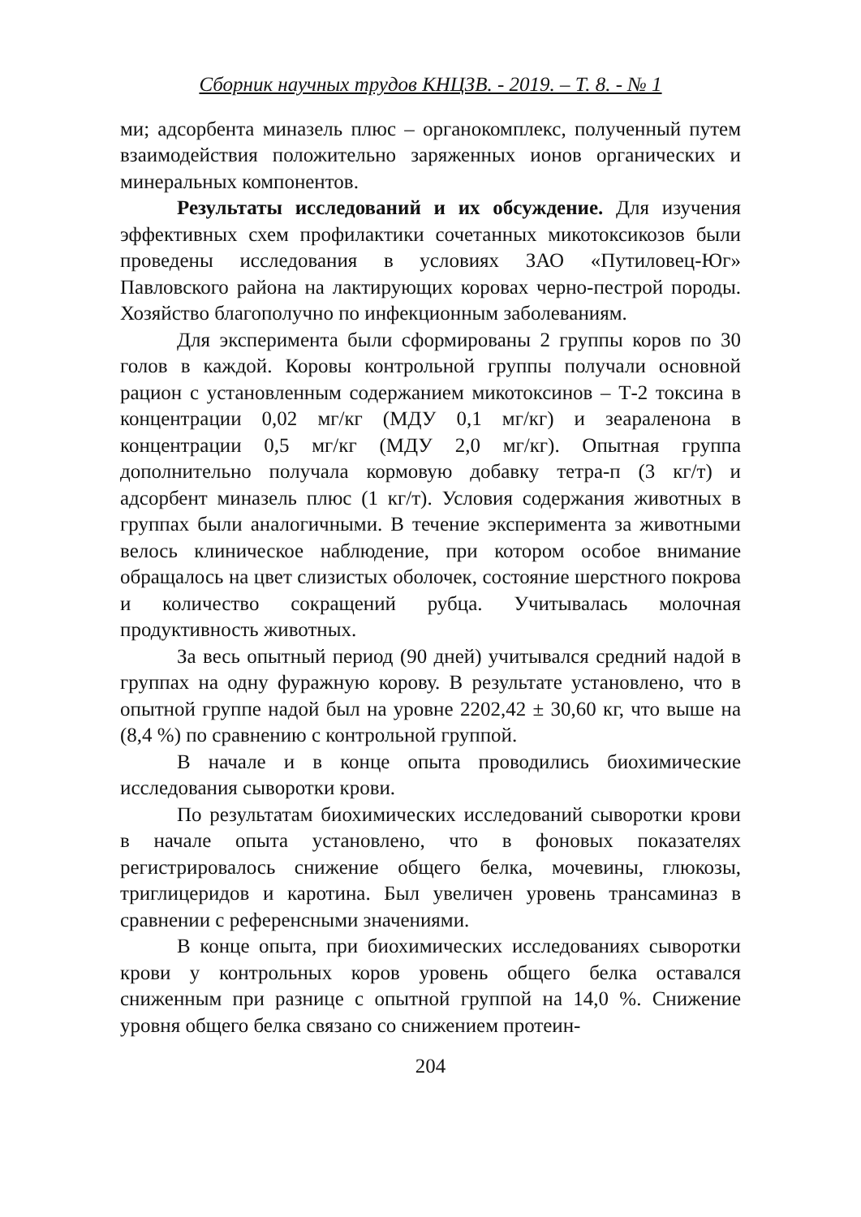Сборник научных трудов КНЦЗВ. - 2019. – Т. 8. - № 1
ми; адсорбента миназель плюс – органокомплекс, полученный путем взаимодействия положительно заряженных ионов органических и минеральных компонентов.
Результаты исследований и их обсуждение. Для изучения эффективных схем профилактики сочетанных микотоксикозов были проведены исследования в условиях ЗАО «Путиловец-Юг» Павловского района на лактирующих коровах черно-пестрой породы. Хозяйство благополучно по инфекционным заболеваниям.
Для эксперимента были сформированы 2 группы коров по 30 голов в каждой. Коровы контрольной группы получали основной рацион с установленным содержанием микотоксинов – Т-2 токсина в концентрации 0,02 мг/кг (МДУ 0,1 мг/кг) и зеараленона в концентрации 0,5 мг/кг (МДУ 2,0 мг/кг). Опытная группа дополнительно получала кормовую добавку тетра-п (3 кг/т) и адсорбент миназель плюс (1 кг/т). Условия содержания животных в группах были аналогичными. В течение эксперимента за животными велось клиническое наблюдение, при котором особое внимание обращалось на цвет слизистых оболочек, состояние шерстного покрова и количество сокращений рубца. Учитывалась молочная продуктивность животных.
За весь опытный период (90 дней) учитывался средний надой в группах на одну фуражную корову. В результате установлено, что в опытной группе надой был на уровне 2202,42 ± 30,60 кг, что выше на (8,4 %) по сравнению с контрольной группой.
В начале и в конце опыта проводились биохимические исследования сыворотки крови.
По результатам биохимических исследований сыворотки крови в начале опыта установлено, что в фоновых показателях регистрировалось снижение общего белка, мочевины, глюкозы, триглицеридов и каротина. Был увеличен уровень трансаминаз в сравнении с референсными значениями.
В конце опыта, при биохимических исследованиях сыворотки крови у контрольных коров уровень общего белка оставался сниженным при разнице с опытной группой на 14,0 %. Снижение уровня общего белка связано со снижением протеин-
204